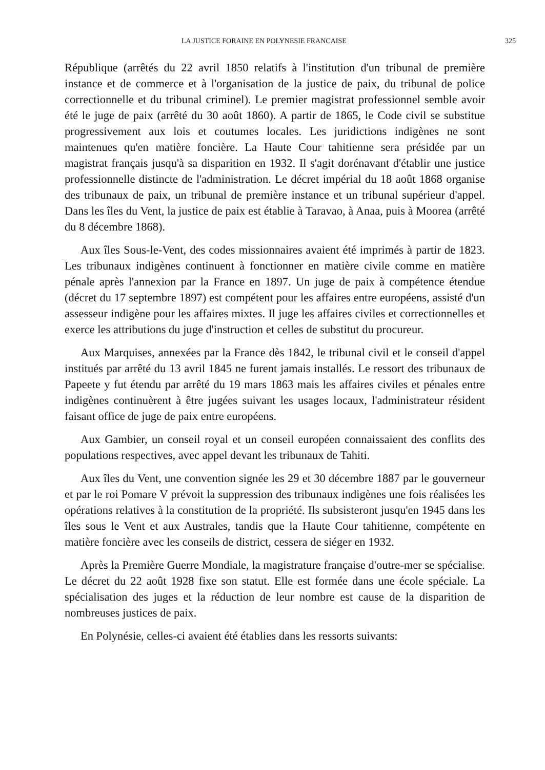LA JUSTICE FORAINE EN POLYNESIE FRANCAISE 325
République (arrêtés du 22 avril 1850 relatifs à l'institution d'un tribunal de première instance et de commerce et à l'organisation de la justice de paix, du tribunal de police correctionnelle et du tribunal criminel). Le premier magistrat professionnel semble avoir été le juge de paix (arrêté du 30 août 1860). A partir de 1865, le Code civil se substitue progressivement aux lois et coutumes locales. Les juridictions indigènes ne sont maintenues qu'en matière foncière. La Haute Cour tahitienne sera présidée par un magistrat français jusqu'à sa disparition en 1932. Il s'agit dorénavant d'établir une justice professionnelle distincte de l'administration. Le décret impérial du 18 août 1868 organise des tribunaux de paix, un tribunal de première instance et un tribunal supérieur d'appel. Dans les îles du Vent, la justice de paix est établie à Taravao, à Anaa, puis à Moorea (arrêté du 8 décembre 1868).
Aux îles Sous-le-Vent, des codes missionnaires avaient été imprimés à partir de 1823. Les tribunaux indigènes continuent à fonctionner en matière civile comme en matière pénale après l'annexion par la France en 1897. Un juge de paix à compétence étendue (décret du 17 septembre 1897) est compétent pour les affaires entre européens, assisté d'un assesseur indigène pour les affaires mixtes. Il juge les affaires civiles et correctionnelles et exerce les attributions du juge d'instruction et celles de substitut du procureur.
Aux Marquises, annexées par la France dès 1842, le tribunal civil et le conseil d'appel institués par arrêté du 13 avril 1845 ne furent jamais installés. Le ressort des tribunaux de Papeete y fut étendu par arrêté du 19 mars 1863 mais les affaires civiles et pénales entre indigènes continuèrent à être jugées suivant les usages locaux, l'administrateur résident faisant office de juge de paix entre européens.
Aux Gambier, un conseil royal et un conseil européen connaissaient des conflits des populations respectives, avec appel devant les tribunaux de Tahiti.
Aux îles du Vent, une convention signée les 29 et 30 décembre 1887 par le gouverneur et par le roi Pomare V prévoit la suppression des tribunaux indigènes une fois réalisées les opérations relatives à la constitution de la propriété. Ils subsisteront jusqu'en 1945 dans les îles sous le Vent et aux Australes, tandis que la Haute Cour tahitienne, compétente en matière foncière avec les conseils de district, cessera de siéger en 1932.
Après la Première Guerre Mondiale, la magistrature française d'outre-mer se spécialise. Le décret du 22 août 1928 fixe son statut. Elle est formée dans une école spéciale. La spécialisation des juges et la réduction de leur nombre est cause de la disparition de nombreuses justices de paix.
En Polynésie, celles-ci avaient été établies dans les ressorts suivants: